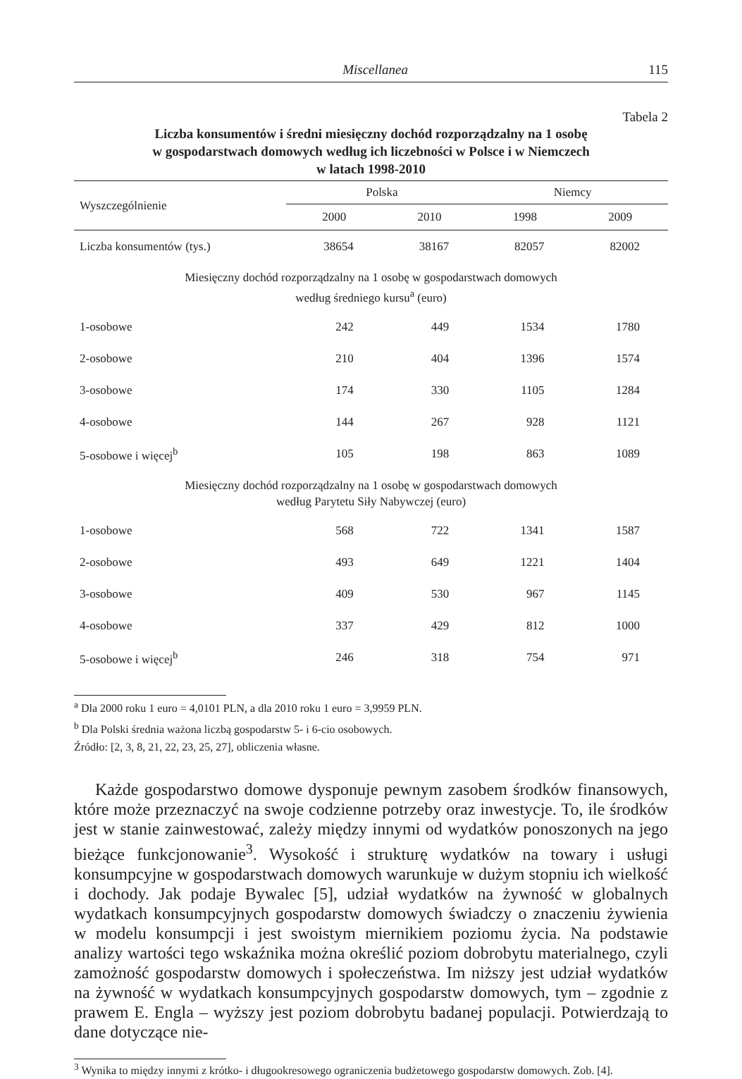Miscellanea 115
Tabela 2
Liczba konsumentów i średni miesięczny dochód rozporządzalny na 1 osobę
w gospodarstwach domowych według ich liczebności w Polsce i w Niemczech
w latach 1998-2010
| Wyszczególnienie | Polska | | Niemcy | |
| --- | --- | --- | --- | --- |
| | 2000 | 2010 | 1998 | 2009 |
| Liczba konsumentów (tys.) | 38654 | 38167 | 82057 | 82002 |
| Miesięczny dochód rozporządzalny na 1 osobę w gospodarstwach domowych według średniego kursu<sup>a</sup> (euro) | | | | |
| 1-osobowe | 242 | 449 | 1534 | 1780 |
| 2-osobowe | 210 | 404 | 1396 | 1574 |
| 3-osobowe | 174 | 330 | 1105 | 1284 |
| 4-osobowe | 144 | 267 | 928 | 1121 |
| 5-osobowe i więcej<sup>b</sup> | 105 | 198 | 863 | 1089 |
| Miesięczny dochód rozporządzalny na 1 osobę w gospodarstwach domowych według Parytetu Siły Nabywczej (euro) | | | | |
| 1-osobowe | 568 | 722 | 1341 | 1587 |
| 2-osobowe | 493 | 649 | 1221 | 1404 |
| 3-osobowe | 409 | 530 | 967 | 1145 |
| 4-osobowe | 337 | 429 | 812 | 1000 |
| 5-osobowe i więcej<sup>b</sup> | 246 | 318 | 754 | 971 |
<sup>a</sup> Dla 2000 roku 1 euro = 4,0101 PLN, a dla 2010 roku 1 euro = 3,9959 PLN.
<sup>b</sup> Dla Polski średnia ważona liczbą gospodarstw 5- i 6-cio osobowych.
Źródło: [2, 3, 8, 21, 22, 23, 25, 27], obliczenia własne.
Każde gospodarstwo domowe dysponuje pewnym zasobem środków finansowych, które może przeznaczyć na swoje codzienne potrzeby oraz inwestycje. To, ile środków jest w stanie zainwestować, zależy między innymi od wydatków ponoszonych na jego bieżące funkcjonowanie<sup>3</sup>. Wysokość i strukturę wydatków na towary i usługi konsumpcyjne w gospodarstwach domowych warunkuje w dużym stopniu ich wielkość i dochody. Jak podaje Bywalec [5], udział wydatków na żywność w globalnych wydatkach konsumpcyjnych gospodarstw domowych świadczy o znaczeniu żywienia w modelu konsumpcji i jest swoistym miernikiem poziomu życia. Na podstawie analizy wartości tego wskaźnika można określić poziom dobrobytu materialnego, czyli zamożność gospodarstw domowych i społeczeństwa. Im niższy jest udział wydatków na żywność w wydatkach konsumpcyjnych gospodarstw domowych, tym – zgodnie z prawem E. Engla – wyższy jest poziom dobrobytu badanej populacji. Potwierdzają to dane dotyczące nie-
<sup>3</sup> Wynika to między innymi z krótko- i długookresowego ograniczenia budżetowego gospodarstw domowych. Zob. [4].